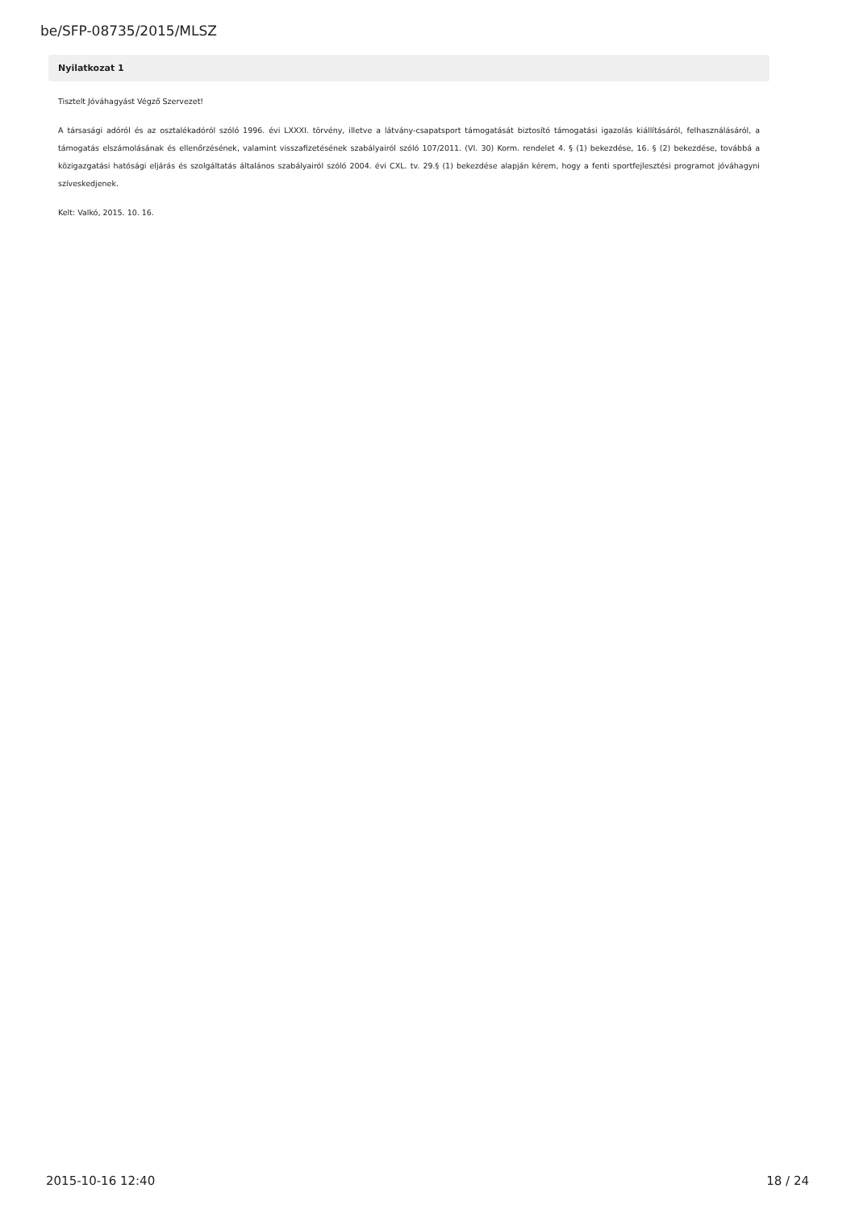be/SFP-08735/2015/MLSZ
Nyilatkozat 1
Tisztelt Jóváhagyást Végző Szervezet!
A társasági adóról és az osztalékadóról szóló 1996. évi LXXXI. törvény, illetve a látvány-csapatsport támogatását biztosító támogatási igazolás kiállításáról, felhasználásáról, a támogatás elszámolásának és ellenőrzésének, valamint visszafizetésének szabályairól szóló 107/2011. (VI. 30) Korm. rendelet 4. § (1) bekezdése, 16. § (2) bekezdése, továbbá a közigazgatási hatósági eljárás és szolgáltatás általános szabályairól szóló 2004. évi CXL. tv. 29.§ (1) bekezdése alapján kérem, hogy a fenti sportfejlesztési programot jóváhagyni szíveskedjenek.
Kelt: Valkó, 2015. 10. 16.
2015-10-16 12:40 18 / 24